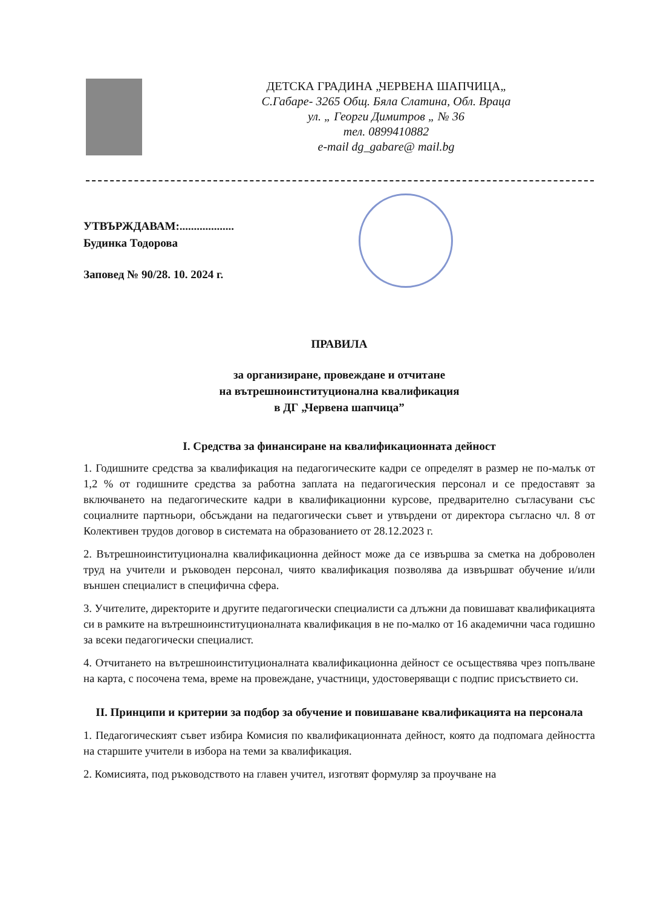ДЕТСКА ГРАДИНА „ЧЕРВЕНА ШАПЧИЦА„
С.Габаре- 3265 Общ. Бяла Слатина, Обл. Враца
ул. „ Георги Димитров „ № 36
тел. 0899410882
e-mail dg_gabare@ mail.bg
УТВЪРЖДАВАМ:...................
Будинка Тодорова
Заповед № 90/28. 10. 2024 г.
ПРАВИЛА
за организиране, провеждане и отчитане
на вътрешноинституционална квалификация
в ДГ „Червена шапчица”
I. Средства за финансиране на квалификационната дейност
1. Годишните средства за квалификация на педагогическите кадри се определят в размер не по-малък от 1,2 % от годишните средства за работна заплата на педагогическия персонал и се предоставят за включването на педагогическите кадри в квалификационни курсове, предварително съгласувани със социалните партньори, обсъждани на педагогически съвет и утвърдени от директора съгласно чл. 8 от Колективен трудов договор в системата на образованието от 28.12.2023 г.
2. Вътрешноинституционална квалификационна дейност може да се извършва за сметка на доброволен труд на учители и ръководен персонал, чиято квалификация позволява да извършват обучение и/или външен специалист в специфична сфера.
3. Учителите, директорите и другите педагогически специалисти са длъжни да повишават квалификацията си в рамките на вътрешноинституционалната квалификация в не по-малко от 16 академични часа годишно за всеки педагогически специалист.
4. Отчитането на вътрешноинституционалната квалификационна дейност се осъществява чрез попълване на карта, с посочена тема, време на провеждане, участници, удостоверяващи с подпис присъствието си.
II. Принципи и критерии за подбор за обучение и повишаване квалификацията на персонала
1. Педагогическият съвет избира Комисия по квалификационната дейност, която да подпомага дейността на старшите учители в избора на теми за квалификация.
2. Комисията, под ръководството на главен учител, изготвят формуляр за проучване на